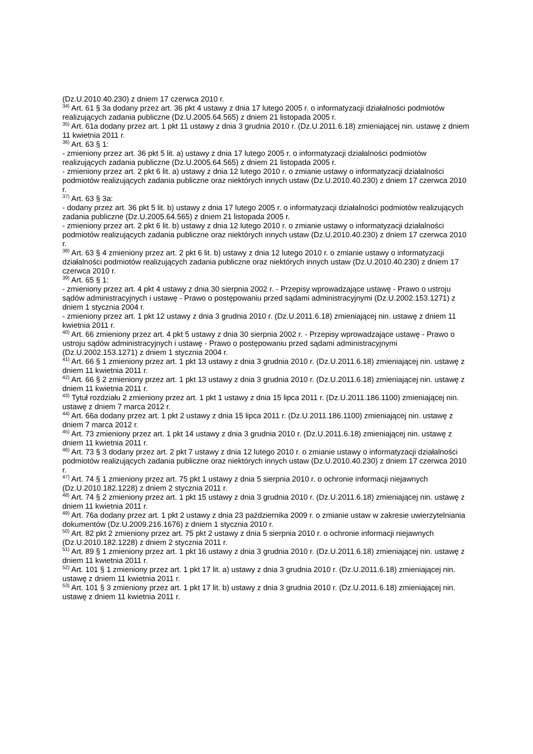(Dz.U.2010.40.230) z dniem 17 czerwca 2010 r.
<sup>34)</sup> Art. 61 § 3a dodany przez art. 36 pkt 4 ustawy z dnia 17 lutego 2005 r. o informatyzacji działalności podmiotów realizujących zadania publiczne (Dz.U.2005.64.565) z dniem 21 listopada 2005 r.
<sup>35)</sup> Art. 61a dodany przez art. 1 pkt 11 ustawy z dnia 3 grudnia 2010 r. (Dz.U.2011.6.18) zmieniającej nin. ustawę z dniem 11 kwietnia 2011 r.
<sup>36)</sup> Art. 63 § 1:
- zmieniony przez art. 36 pkt 5 lit. a) ustawy z dnia 17 lutego 2005 r. o informatyzacji działalności podmiotów realizujących zadania publiczne (Dz.U.2005.64.565) z dniem 21 listopada 2005 r.
- zmieniony przez art. 2 pkt 6 lit. a) ustawy z dnia 12 lutego 2010 r. o zmianie ustawy o informatyzacji działalności podmiotów realizujących zadania publiczne oraz niektórych innych ustaw (Dz.U.2010.40.230) z dniem 17 czerwca 2010 r.
<sup>37)</sup> Art. 63 § 3a:
- dodany przez art. 36 pkt 5 lit. b) ustawy z dnia 17 lutego 2005 r. o informatyzacji działalności podmiotów realizujących zadania publiczne (Dz.U.2005.64.565) z dniem 21 listopada 2005 r.
- zmieniony przez art. 2 pkt 6 lit. b) ustawy z dnia 12 lutego 2010 r. o zmianie ustawy o informatyzacji działalności podmiotów realizujących zadania publiczne oraz niektórych innych ustaw (Dz.U.2010.40.230) z dniem 17 czerwca 2010 r.
<sup>38)</sup> Art. 63 § 4 zmieniony przez art. 2 pkt 6 lit. b) ustawy z dnia 12 lutego 2010 r. o zmianie ustawy o informatyzacji działalności podmiotów realizujących zadania publiczne oraz niektórych innych ustaw (Dz.U.2010.40.230) z dniem 17 czerwca 2010 r.
<sup>39)</sup> Art. 65 § 1:
- zmieniony przez art. 4 pkt 4 ustawy z dnia 30 sierpnia 2002 r. - Przepisy wprowadzające ustawę - Prawo o ustroju sądów administracyjnych i ustawę - Prawo o postępowaniu przed sądami administracyjnymi (Dz.U.2002.153.1271) z dniem 1 stycznia 2004 r.
- zmieniony przez art. 1 pkt 12 ustawy z dnia 3 grudnia 2010 r. (Dz.U.2011.6.18) zmieniającej nin. ustawę z dniem 11 kwietnia 2011 r.
<sup>40)</sup> Art. 66 zmieniony przez art. 4 pkt 5 ustawy z dnia 30 sierpnia 2002 r. - Przepisy wprowadzające ustawę - Prawo o ustroju sądów administracyjnych i ustawę - Prawo o postępowaniu przed sądami administracyjnymi (Dz.U.2002.153.1271) z dniem 1 stycznia 2004 r.
<sup>41)</sup> Art. 66 § 1 zmieniony przez art. 1 pkt 13 ustawy z dnia 3 grudnia 2010 r. (Dz.U.2011.6.18) zmieniającej nin. ustawę z dniem 11 kwietnia 2011 r.
<sup>42)</sup> Art. 66 § 2 zmieniony przez art. 1 pkt 13 ustawy z dnia 3 grudnia 2010 r. (Dz.U.2011.6.18) zmieniającej nin. ustawę z dniem 11 kwietnia 2011 r.
<sup>43)</sup> Tytuł rozdziału 2 zmieniony przez art. 1 pkt 1 ustawy z dnia 15 lipca 2011 r. (Dz.U.2011.186.1100) zmieniającej nin. ustawę z dniem 7 marca 2012 r.
<sup>44)</sup> Art. 66a dodany przez art. 1 pkt 2 ustawy z dnia 15 lipca 2011 r. (Dz.U.2011.186.1100) zmieniającej nin. ustawę z dniem 7 marca 2012 r.
<sup>45)</sup> Art. 73 zmieniony przez art. 1 pkt 14 ustawy z dnia 3 grudnia 2010 r. (Dz.U.2011.6.18) zmieniającej nin. ustawę z dniem 11 kwietnia 2011 r.
<sup>46)</sup> Art. 73 § 3 dodany przez art. 2 pkt 7 ustawy z dnia 12 lutego 2010 r. o zmianie ustawy o informatyzacji działalności podmiotów realizujących zadania publiczne oraz niektórych innych ustaw (Dz.U.2010.40.230) z dniem 17 czerwca 2010 r.
<sup>47)</sup> Art. 74 § 1 zmieniony przez art. 75 pkt 1 ustawy z dnia 5 sierpnia 2010 r. o ochronie informacji niejawnych (Dz.U.2010.182.1228) z dniem 2 stycznia 2011 r.
<sup>48)</sup> Art. 74 § 2 zmieniony przez art. 1 pkt 15 ustawy z dnia 3 grudnia 2010 r. (Dz.U.2011.6.18) zmieniającej nin. ustawę z dniem 11 kwietnia 2011 r.
<sup>49)</sup> Art. 76a dodany przez art. 1 pkt 2 ustawy z dnia 23 października 2009 r. o zmianie ustaw w zakresie uwierzytelniania dokumentów (Dz.U.2009.216.1676) z dniem 1 stycznia 2010 r.
<sup>50)</sup> Art. 82 pkt 2 zmieniony przez art. 75 pkt 2 ustawy z dnia 5 sierpnia 2010 r. o ochronie informacji niejawnych (Dz.U.2010.182.1228) z dniem 2 stycznia 2011 r.
<sup>51)</sup> Art. 89 § 1 zmieniony przez art. 1 pkt 16 ustawy z dnia 3 grudnia 2010 r. (Dz.U.2011.6.18) zmieniającej nin. ustawę z dniem 11 kwietnia 2011 r.
<sup>52)</sup> Art. 101 § 1 zmieniony przez art. 1 pkt 17 lit. a) ustawy z dnia 3 grudnia 2010 r. (Dz.U.2011.6.18) zmieniającej nin. ustawę z dniem 11 kwietnia 2011 r.
<sup>53)</sup> Art. 101 § 3 zmieniony przez art. 1 pkt 17 lit. b) ustawy z dnia 3 grudnia 2010 r. (Dz.U.2011.6.18) zmieniającej nin. ustawę z dniem 11 kwietnia 2011 r.